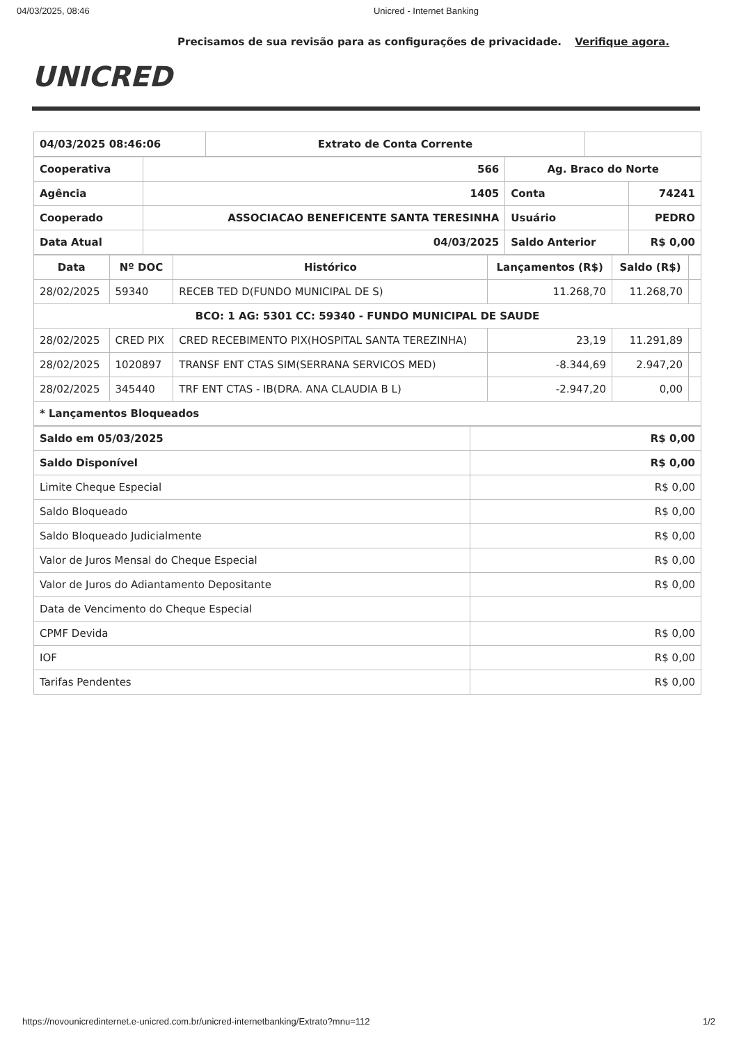04/03/2025, 08:46 Unicred - Internet Banking
Precisamos de sua revisão para as configurações de privacidade. Verifique agora.
UNICRED
| 04/03/2025 08:46:06 | Extrato de Conta Corrente | |
| Cooperativa | 566 | Ag. Braco do Norte | |
| Agência | 1405 | Conta | 74241 |
| Cooperado | ASSOCIACAO BENEFICENTE SANTA TERESINHA | Usuário | PEDRO |
| Data Atual | 04/03/2025 | Saldo Anterior | R$ 0,00 |
| Data | Nº DOC | Histórico | Lançamentos (R$) | Saldo (R$) | |
| --- | --- | --- | --- | --- | --- |
| 28/02/2025 | 59340 | RECEB TED D(FUNDO MUNICIPAL DE S) | 11.268,70 | 11.268,70 | |
| BCO: 1 AG: 5301 CC: 59340 - FUNDO MUNICIPAL DE SAUDE | | | | | |
| 28/02/2025 | CRED PIX | CRED RECEBIMENTO PIX(HOSPITAL SANTA TEREZINHA) | 23,19 | 11.291,89 | |
| 28/02/2025 | 1020897 | TRANSF ENT CTAS SIM(SERRANA SERVICOS MED) | -8.344,69 | 2.947,20 | |
| 28/02/2025 | 345440 | TRF ENT CTAS - IB(DRA. ANA CLAUDIA B L) | -2.947,20 | 0,00 | |
| * Lançamentos Bloqueados | | | | | |
| Saldo em 05/03/2025 | R$ 0,00 |
| Saldo Disponível | R$ 0,00 |
| Limite Cheque Especial | R$ 0,00 |
| Saldo Bloqueado | R$ 0,00 |
| Saldo Bloqueado Judicialmente | R$ 0,00 |
| Valor de Juros Mensal do Cheque Especial | R$ 0,00 |
| Valor de Juros do Adiantamento Depositante | R$ 0,00 |
| Data de Vencimento do Cheque Especial | |
| CPMF Devida | R$ 0,00 |
| IOF | R$ 0,00 |
| Tarifas Pendentes | R$ 0,00 |
https://novounicredinternet.e-unicred.com.br/unicred-internetbanking/Extrato?mnu=112 1/2